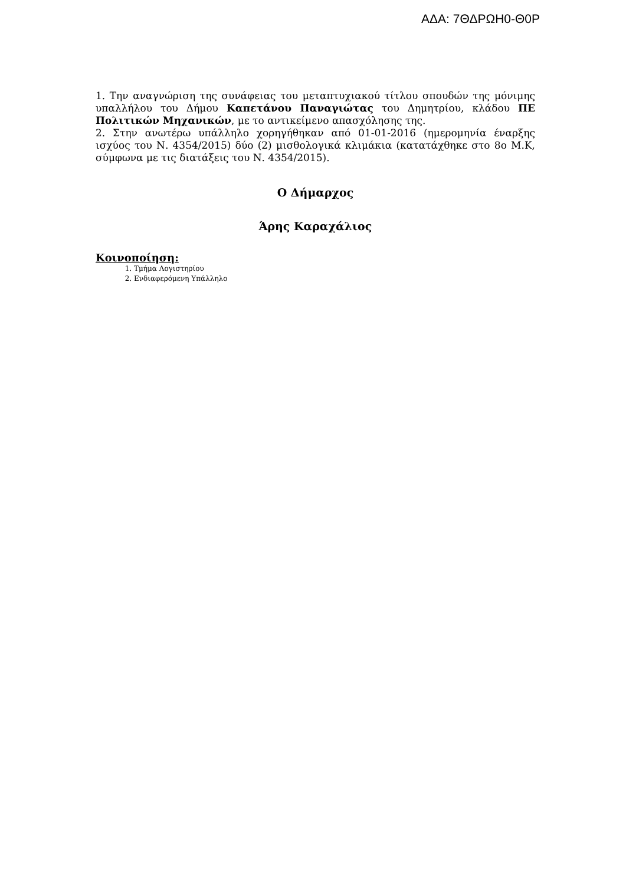ΑΔΑ: 7ΘΔΡΩΗ0-Θ0Ρ
1. Την αναγνώριση της συνάφειας του μεταπτυχιακού τίτλου σπουδών της μόνιμης υπαλλήλου του Δήμου Καπετάνου Παναγιώτας του Δημητρίου, κλάδου ΠΕ Πολιτικών Μηχανικών, με το αντικείμενο απασχόλησης της.
2. Στην ανωτέρω υπάλληλο χορηγήθηκαν από 01-01-2016 (ημερομηνία έναρξης ισχύος του Ν. 4354/2015) δύο (2) μισθολογικά κλιμάκια (κατατάχθηκε στο 8ο Μ.Κ, σύμφωνα με τις διατάξεις του Ν. 4354/2015).
Ο Δήμαρχος
Άρης Καραχάλιος
Κοινοποίηση:
1. Τμήμα Λογιστηρίου
2. Ενδιαφερόμενη Υπάλληλο